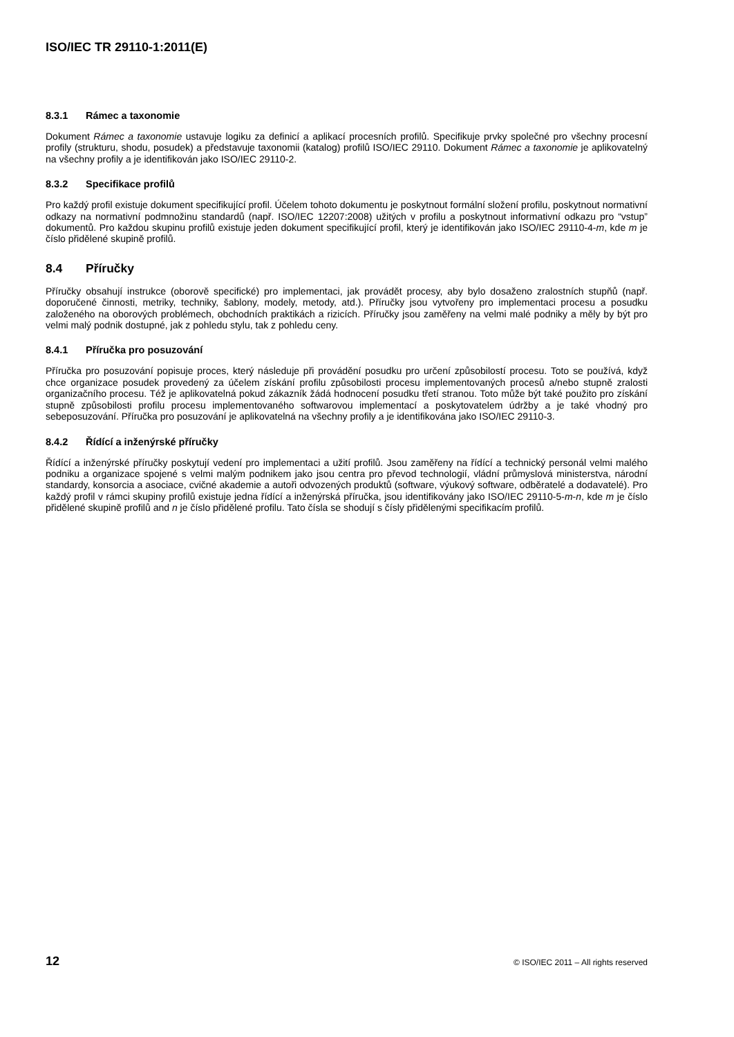ISO/IEC TR 29110-1:2011(E)
8.3.1 Rámec a taxonomie
Dokument Rámec a taxonomie ustavuje logiku za definicí a aplikací procesních profilů. Specifikuje prvky společné pro všechny procesní profily (strukturu, shodu, posudek) a představuje taxonomii (katalog) profilů ISO/IEC 29110. Dokument Rámec a taxonomie je aplikovatelný na všechny profily a je identifikován jako ISO/IEC 29110-2.
8.3.2 Specifikace profilů
Pro každý profil existuje dokument specifikující profil. Účelem tohoto dokumentu je poskytnout formální složení profilu, poskytnout normativní odkazy na normativní podmnožinu standardů (např. ISO/IEC 12207:2008) užitých v profilu a poskytnout informativní odkazu pro “vstup” dokumentů. Pro každou skupinu profilů existuje jeden dokument specifikující profil, který je identifikován jako ISO/IEC 29110-4-m, kde m je číslo přidělené skupině profilů.
8.4 Příručky
Příručky obsahují instrukce (oborově specifické) pro implementaci, jak provádět procesy, aby bylo dosaženo zralostních stupňů (např. doporučené činnosti, metriky, techniky, šablony, modely, metody, atd.). Příručky jsou vytvořeny pro implementaci procesu a posudku založeného na oborových problémech, obchodních praktikách a rizicích. Příručky jsou zaměřeny na velmi malé podniky a měly by být pro velmi malý podnik dostupné, jak z pohledu stylu, tak z pohledu ceny.
8.4.1 Příručka pro posuzování
Příručka pro posuzování popisuje proces, který následuje při provádění posudku pro určení způsobilostí procesu. Toto se používá, když chce organizace posudek provedený za účelem získání profilu způsobilosti procesu implementovaných procesů a/nebo stupně zralosti organizačního procesu. Též je aplikovatelná pokud zákazník žádá hodnocení posudku třetí stranou. Toto může být také použito pro získání stupně způsobilosti profilu procesu implementovaného softwarovou implementací a poskytovatelem údržby a je také vhodný pro sebeposuzování. Příručka pro posuzování je aplikovatelná na všechny profily a je identifikována jako ISO/IEC 29110-3.
8.4.2 Řídící a inženýrské příručky
Řídící a inženýrské příručky poskytují vedení pro implementaci a užití profilů. Jsou zaměřeny na řídící a technický personál velmi malého podniku a organizace spojené s velmi malým podnikem jako jsou centra pro převod technologií, vládní průmyslová ministerstva, národní standardy, konsorcia a asociace, cvičné akademie a autoři odvozených produktů (software, výukový software, odběratelé a dodavatelé). Pro každý profil v rámci skupiny profilů existuje jedna řídící a inženýrská příručka, jsou identifikovány jako ISO/IEC 29110-5-m-n, kde m je číslo přidělené skupině profilů and n je číslo přidělené profilu. Tato čísla se shodují s čísly přidělenými specifikacím profilů.
12 © ISO/IEC 2011 – All rights reserved